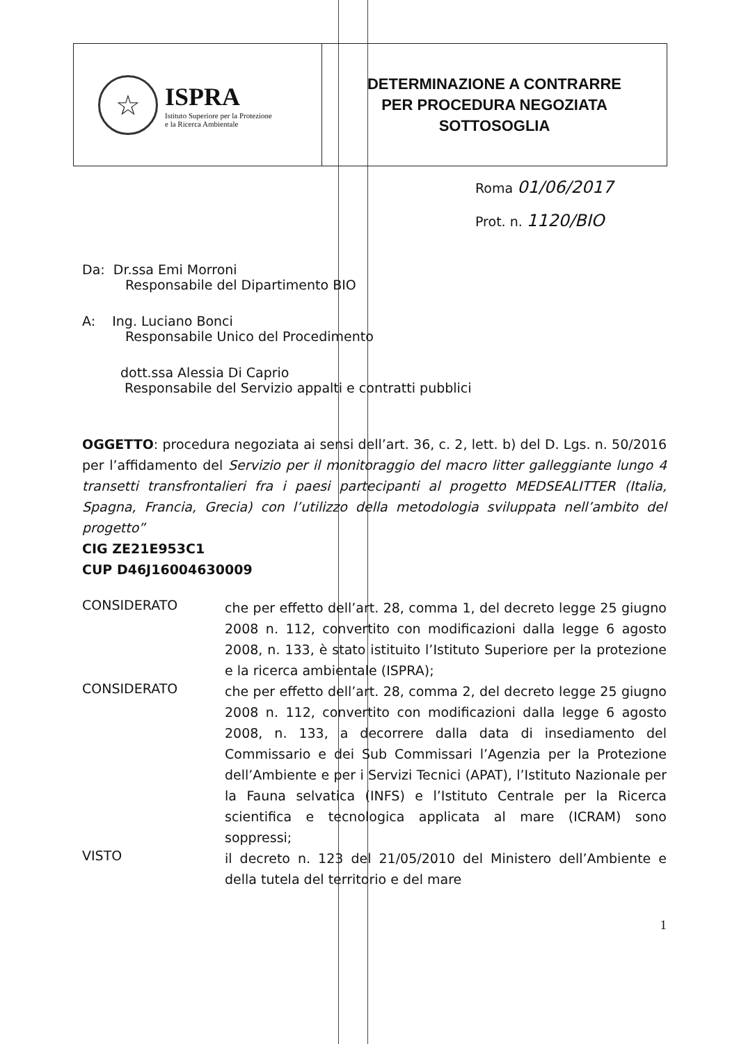☆
ISPRA
Istituto Superiore per la Protezione
e la Ricerca Ambientale
DETERMINAZIONE A CONTRARRE
PER PROCEDURA NEGOZIATA
SOTTOSOGLIA
Roma 01/06/2017
Prot. n. 1120/BIO
Da: Dr.ssa Emi Morroni
Responsabile del Dipartimento BIO
A: Ing. Luciano Bonci
Responsabile Unico del Procedimento
dott.ssa Alessia Di Caprio
Responsabile del Servizio appalti e contratti pubblici
OGGETTO: procedura negoziata ai sensi dell’art. 36, c. 2, lett. b) del D. Lgs. n. 50/2016 per l’affidamento del Servizio per il monitoraggio del macro litter galleggiante lungo 4 transetti transfrontalieri fra i paesi partecipanti al progetto MEDSEALITTER (Italia, Spagna, Francia, Grecia) con l’utilizzo della metodologia sviluppata nell’ambito del progetto”
CIG ZE21E953C1
CUP D46J16004630009
CONSIDERATO
che per effetto dell’art. 28, comma 1, del decreto legge 25 giugno 2008 n. 112, convertito con modificazioni dalla legge 6 agosto 2008, n. 133, è stato istituito l’Istituto Superiore per la protezione e la ricerca ambientale (ISPRA);
CONSIDERATO
che per effetto dell’art. 28, comma 2, del decreto legge 25 giugno 2008 n. 112, convertito con modificazioni dalla legge 6 agosto 2008, n. 133, a decorrere dalla data di insediamento del Commissario e dei Sub Commissari l’Agenzia per la Protezione dell’Ambiente e per i Servizi Tecnici (APAT), l’Istituto Nazionale per la Fauna selvatica (INFS) e l’Istituto Centrale per la Ricerca scientifica e tecnologica applicata al mare (ICRAM) sono soppressi;
VISTO
il decreto n. 123 del 21/05/2010 del Ministero dell’Ambiente e della tutela del territorio e del mare
1